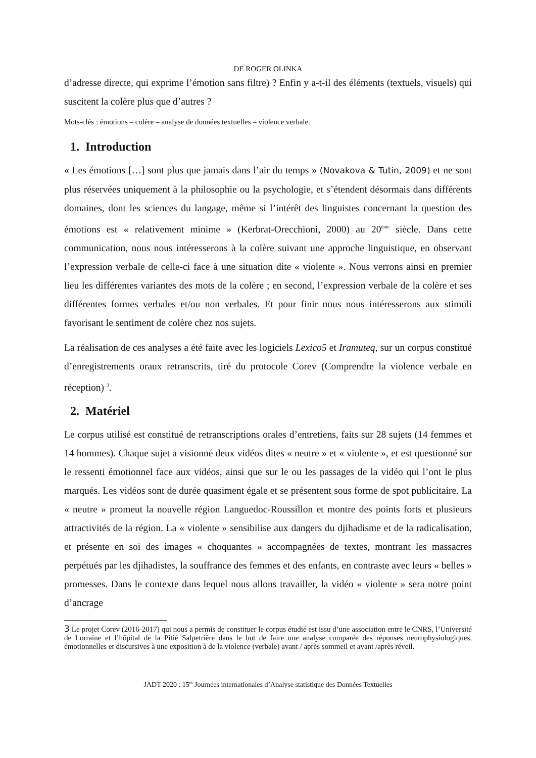DE ROGER OLINKA
d’adresse directe, qui exprime l’émotion sans filtre) ? Enfin y a-t-il des éléments (textuels, visuels) qui suscitent la colère plus que d’autres ?
Mots-clés : émotions – colère – analyse de données textuelles – violence verbale.
1. Introduction
« Les émotions […] sont plus que jamais dans l’air du temps » (Novakova & Tutin, 2009) et ne sont plus réservées uniquement à la philosophie ou la psychologie, et s’étendent désormais dans différents domaines, dont les sciences du langage, même si l’intérêt des linguistes concernant la question des émotions est « relativement minime » (Kerbrat-Orecchioni, 2000) au 20<sup>ème</sup> siècle. Dans cette communication, nous nous intéresserons à la colère suivant une approche linguistique, en observant l’expression verbale de celle-ci face à une situation dite « violente ». Nous verrons ainsi en premier lieu les différentes variantes des mots de la colère ; en second, l’expression verbale de la colère et ses différentes formes verbales et/ou non verbales. Et pour finir nous nous intéresserons aux stimuli favorisant le sentiment de colère chez nos sujets.
La réalisation de ces analyses a été faite avec les logiciels Lexico5 et Iramuteq, sur un corpus constitué d’enregistrements oraux retranscrits, tiré du protocole Corev (Comprendre la violence verbale en réception) <sup>3</sup>.
2. Matériel
Le corpus utilisé est constitué de retranscriptions orales d’entretiens, faits sur 28 sujets (14 femmes et 14 hommes). Chaque sujet a visionné deux vidéos dites « neutre » et « violente », et est questionné sur le ressenti émotionnel face aux vidéos, ainsi que sur le ou les passages de la vidéo qui l’ont le plus marqués. Les vidéos sont de durée quasiment égale et se présentent sous forme de spot publicitaire. La « neutre » promeut la nouvelle région Languedoc-Roussillon et montre des points forts et plusieurs attractivités de la région. La « violente » sensibilise aux dangers du djihadisme et de la radicalisation, et présente en soi des images « choquantes » accompagnées de textes, montrant les massacres perpétués par les djihadistes, la souffrance des femmes et des enfants, en contraste avec leurs « belles » promesses. Dans le contexte dans lequel nous allons travailler, la vidéo « violente » sera notre point d’ancrage
3 Le projet Corev (2016-2017) qui nous a permis de constituer le corpus étudié est issu d’une association entre le CNRS, l’Université de Lorraine et l’hôpital de la Pitié Salpetrière dans le but de faire une analyse comparée des réponses neurophysiologiques, émotionnelles et discursives à une exposition à de la violence (verbale) avant / après sommeil et avant /après réveil.
JADT 2020 : 15<sup>es</sup> Journées internationales d’Analyse statistique des Données Textuelles